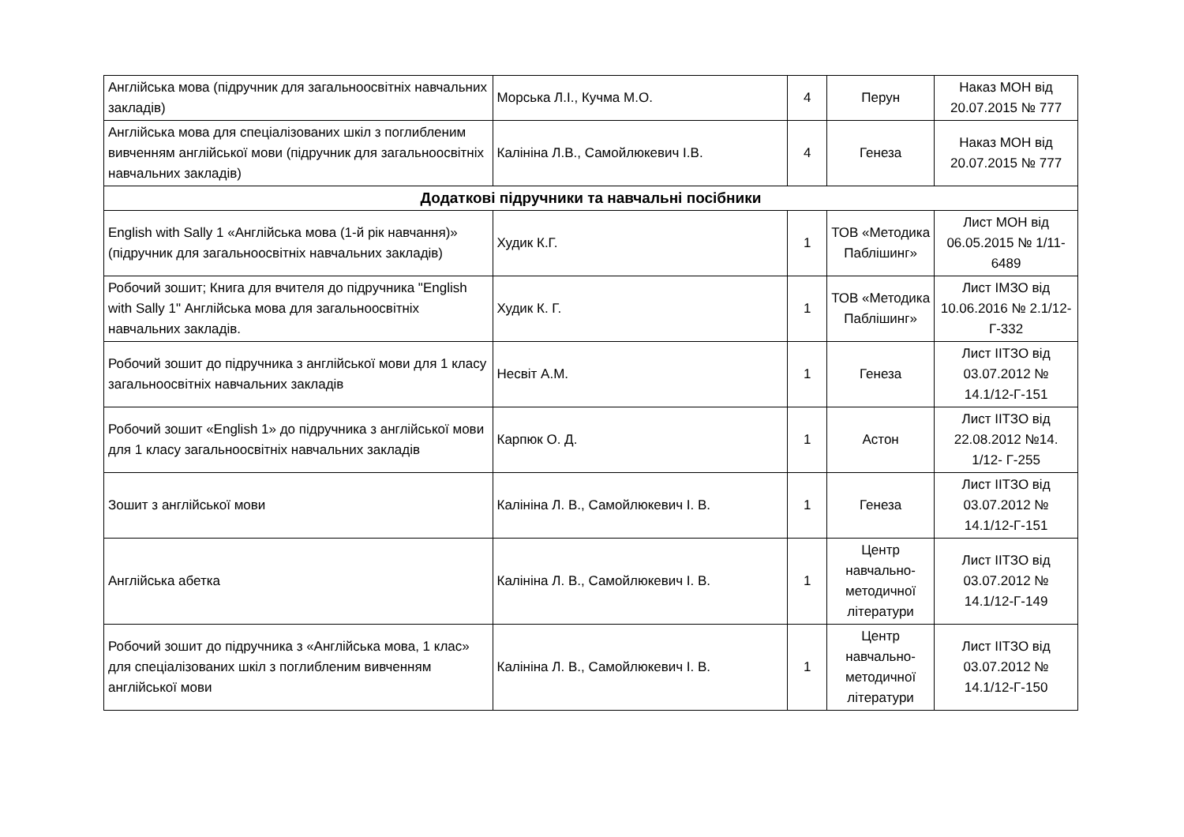| Англійська мова (підручник для загальноосвітніх навчальних закладів) | Морська Л.І., Кучма М.О. | 4 | Перун | Наказ МОН від 20.07.2015 № 777 |
| Англійська мова для спеціалізованих шкіл з поглибленим вивченням англійської мови (підручник для загальноосвітніх навчальних закладів) | Калініна Л.В., Самойлюкевич І.В. | 4 | Генеза | Наказ МОН від 20.07.2015 № 777 |
| Додаткові підручники та навчальні посібники | | | | |
| English with Sally 1 «Англійська мова (1-й рік навчання)» (підручник для загальноосвітніх навчальних закладів) | Худик К.Г. | 1 | ТОВ «Методика Паблішинг» | Лист МОН від 06.05.2015 № 1/11-6489 |
| Робочий зошит; Книга для вчителя до підручника "English with Sally 1" Англійська мова для загальноосвітніх навчальних закладів. | Худик К. Г. | 1 | ТОВ «Методика Паблішинг» | Лист ІМЗО від 10.06.2016 № 2.1/12-Г-332 |
| Робочий зошит до підручника з англійської мови для 1 класу загальноосвітніх навчальних закладів | Несвіт А.М. | 1 | Генеза | Лист ІІТЗО від 03.07.2012 № 14.1/12-Г-151 |
| Робочий зошит «English 1» до підручника з англійської мови для 1 класу загальноосвітніх навчальних закладів | Карпюк О. Д. | 1 | Астон | Лист ІІТЗО від 22.08.2012 №14. 1/12- Г-255 |
| Зошит з англійської мови | Калініна Л. В., Самойлюкевич І. В. | 1 | Генеза | Лист ІІТЗО від 03.07.2012 № 14.1/12-Г-151 |
| Англійська абетка | Калініна Л. В., Самойлюкевич І. В. | 1 | Центр навчально-методичної літератури | Лист ІІТЗО від 03.07.2012 № 14.1/12-Г-149 |
| Робочий зошит до підручника з «Англійська мова, 1 клас» для спеціалізованих шкіл з поглибленим вивченням англійської мови | Калініна Л. В., Самойлюкевич І. В. | 1 | Центр навчально-методичної літератури | Лист ІІТЗО від 03.07.2012 № 14.1/12-Г-150 |